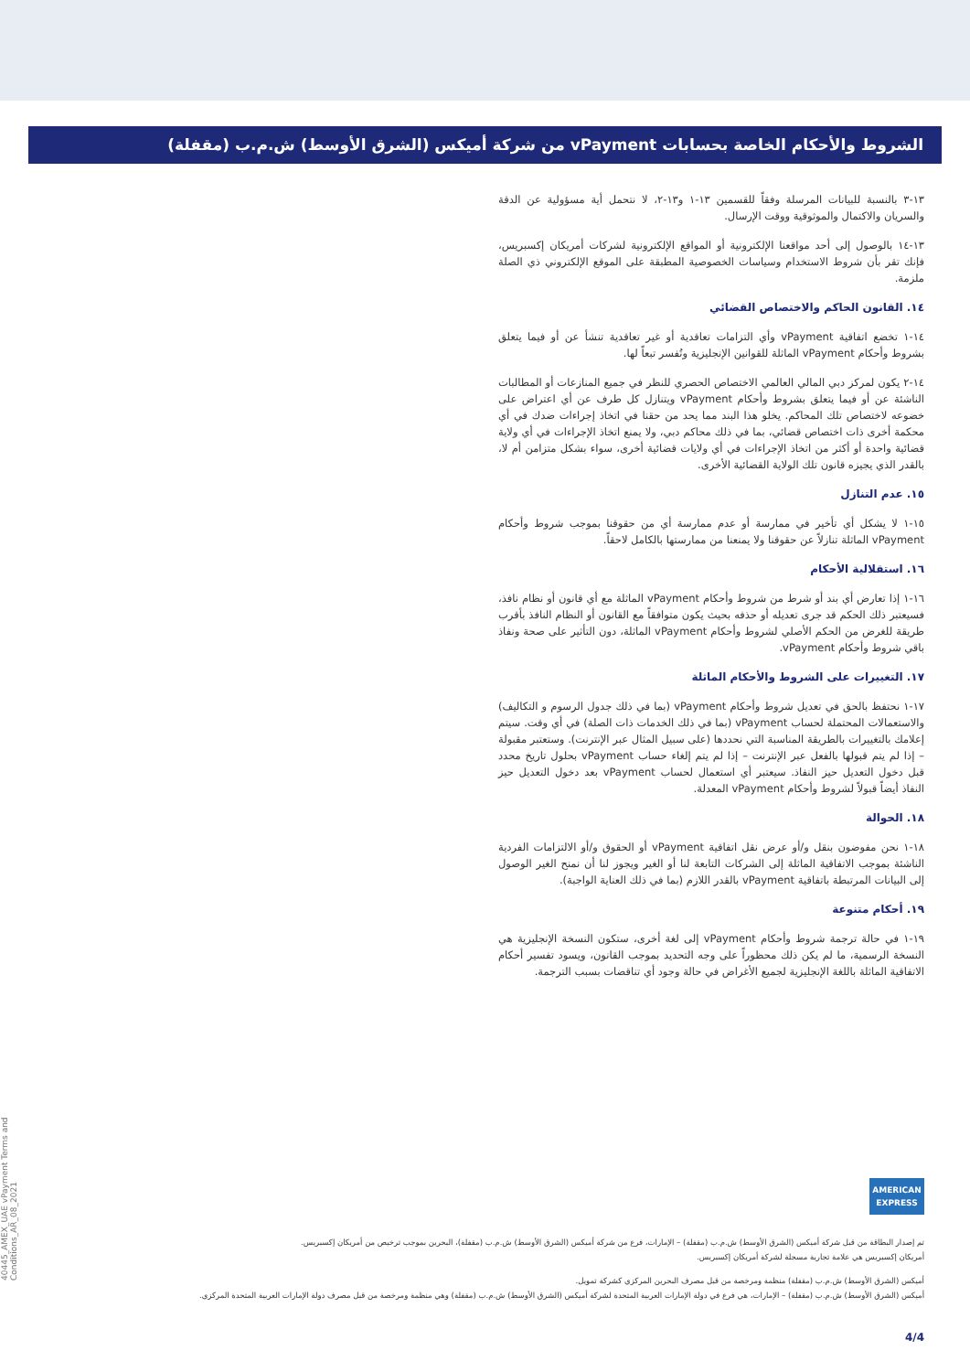الشروط والأحكام الخاصة بحسابات vPayment من شركة أميكس (الشرق الأوسط) ش.م.ب (مقفلة)
١٣-٣ بالنسبة للبيانات المرسلة وفقاً للقسمين ١٣-١ و١٣-٢، لا نتحمل أية مسؤولية عن الدقة والسريان والاكتمال والموثوقية ووقت الإرسال.
١٣-١٤ بالوصول إلى أحد مواقعنا الإلكترونية أو المواقع الإلكترونية لشركات أمريكان إكسبريس، فإنك تقر بأن شروط الاستخدام وسياسات الخصوصية المطبقة على الموقع الإلكتروني ذي الصلة ملزمة.
١٤. القانون الحاكم والاختصاص القضائي
١٤-١ تخضع اتفاقية vPayment وأي التزامات تعاقدية أو غير تعاقدية تنشأ عن أو فيما يتعلق بشروط وأحكام vPayment الماثلة للقوانين الإنجليزية وتُفسر تبعاً لها.
١٤-٢ يكون لمركز دبي المالي العالمي الاختصاص الحصري للنظر في جميع المنازعات أو المطالبات الناشئة عن أو فيما يتعلق بشروط وأحكام vPayment ويتنازل كل طرف عن أي اعتراض على خضوعه لاختصاص تلك المحاكم. يخلو هذا البند مما يحد من حقنا في اتخاذ إجراءات ضدك في أي محكمة أخرى ذات اختصاص قضائي، بما في ذلك محاكم دبي، ولا يمنع اتخاذ الإجراءات في أي ولاية قضائية واحدة أو أكثر من اتخاذ الإجراءات في أي ولايات قضائية أخرى، سواء بشكل متزامن أم لا، بالقدر الذي يجيزه قانون تلك الولاية القضائية الأخرى.
١٥. عدم التنازل
١٥-١ لا يشكل أي تأخير في ممارسة أو عدم ممارسة أي من حقوقنا بموجب شروط وأحكام vPayment الماثلة تنازلاً عن حقوقنا ولا يمنعنا من ممارستها بالكامل لاحقاً.
١٦. استقلالية الأحكام
١٦-١ إذا تعارض أي بند أو شرط من شروط وأحكام vPayment الماثلة مع أي قانون أو نظام نافذ، فسيعتبر ذلك الحكم قد جرى تعديله أو حذفه بحيث يكون متوافقاً مع القانون أو النظام النافذ بأقرب طريقة للغرض من الحكم الأصلي لشروط وأحكام vPayment الماثلة، دون التأثير على صحة ونفاذ باقي شروط وأحكام vPayment.
١٧. التغييرات على الشروط والأحكام الماثلة
١٧-١ نحتفظ بالحق في تعديل شروط وأحكام vPayment (بما في ذلك جدول الرسوم و التكاليف) والاستعمالات المحتملة لحساب vPayment (بما في ذلك الخدمات ذات الصلة) في أي وقت. سيتم إعلامك بالتغييرات بالطريقة المناسبة التي نحددها (على سبيل المثال عبر الإنترنت). وستعتبر مقبولة – إذا لم يتم قبولها بالفعل عبر الإنترنت – إذا لم يتم إلغاء حساب vPayment بحلول تاريخ محدد قبل دخول التعديل حيز النفاذ. سيعتبر أي استعمال لحساب vPayment بعد دخول التعديل حيز النفاذ أيضاً قبولاً لشروط وأحكام vPayment المعدلة.
١٨. الحوالة
١٨-١ نحن مفوضون بنقل و/أو عرض نقل اتفاقية vPayment أو الحقوق و/أو الالتزامات الفردية الناشئة بموجب الاتفاقية الماثلة إلى الشركات التابعة لنا أو الغير ويجوز لنا أن نمنح الغير الوصول إلى البيانات المرتبطة باتفاقية vPayment بالقدر اللازم (بما في ذلك العناية الواجبة).
١٩. أحكام متنوعة
١٩-١ في حالة ترجمة شروط وأحكام vPayment إلى لغة أخرى، ستكون النسخة الإنجليزية هي النسخة الرسمية، ما لم يكن ذلك محظوراً على وجه التحديد بموجب القانون، ويسود تفسير أحكام الاتفاقية الماثلة باللغة الإنجليزية لجميع الأغراض في حالة وجود أي تناقضات بسبب الترجمة.
40445_AMEX_UAE vPayment Terms and Conditions_AR_08_2021
AMERICAN
EXPRESS
تم إصدار البطاقة من قبل شركة أميكس (الشرق الأوسط) ش.م.ب (مقفلة) – الإمارات، فرع من شركة أميكس (الشرق الأوسط) ش.م.ب (مقفلة)، البحرين بموجب ترخيص من أمريكان إكسبريس.
أمريكان إكسبريس هي علامة تجارية مسجلة لشركة أمريكان إكسبريس.
أميكس (الشرق الأوسط) ش.م.ب (مقفلة) منظمة ومرخصة من قبل مصرف البحرين المركزي كشركة تمويل.
أميكس (الشرق الأوسط) ش.م.ب (مقفلة) – الإمارات، هي فرع في دولة الإمارات العربية المتحدة لشركة أميكس (الشرق الأوسط) ش.م.ب (مقفلة) وهي منظمة ومرخصة من قبل مصرف دولة الإمارات العربية المتحدة المركزي.
4/4